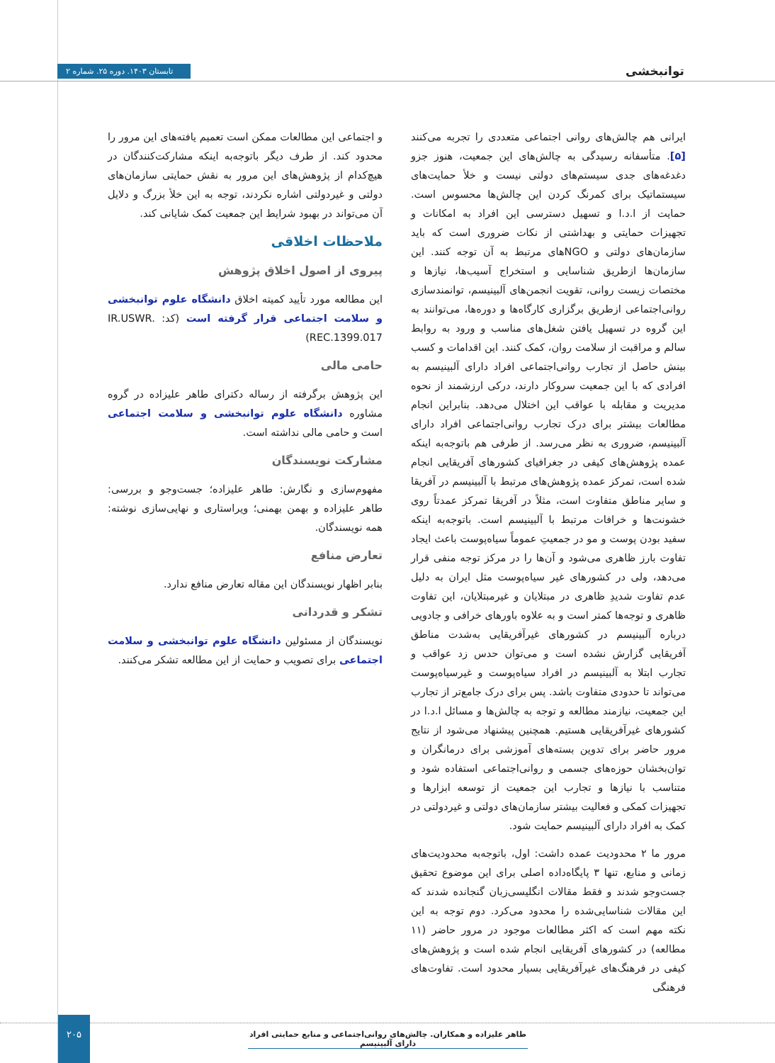توانبخشی تابستان ۱۴۰۳. دوره ۲۵. شماره ۲
ایرانی هم چالش‌های روانی اجتماعی متعددی را تجربه می‌کنند [۵]. متأسفانه رسیدگی به چالش‌های این جمعیت، هنوز جزو دغدغه‌های جدی سیستم‌های دولتی نیست و خلأ حمایت‌های سیستماتیک برای کمرنگ کردن این چالش‌ها محسوس است. حمایت از ا.د.ا و تسهیل دسترسی این افراد به امکانات و تجهیزات حمایتی و بهداشتی از نکات ضروری است که باید سازمان‌های دولتی و NGOهای مرتبط به آن توجه کنند. این سازمان‌ها ازطریق شناسایی و استخراج آسیب‌ها، نیازها و مختصات زیست روانی، تقویت انجمن‌های آلبینیسم، توانمندسازی روانی‌اجتماعی ازطریق برگزاری کارگاه‌ها و دوره‌ها، می‌توانند به این گروه در تسهیل یافتن شغل‌های مناسب و ورود به روابط سالم و مراقبت از سلامت روان، کمک کنند. این اقدامات و کسب بینش حاصل از تجارب روانی‌اجتماعی افراد دارای آلبینیسم به افرادی که با این جمعیت سروکار دارند، درکی ارزشمند از نحوه مدیریت و مقابله با عواقب این اختلال می‌دهد. بنابراین انجام مطالعات بیشتر برای درک تجارب روانی‌اجتماعی افراد دارای آلبینیسم، ضروری به نظر می‌رسد. از طرفی هم باتوجه‌به اینکه عمده پژوهش‌های کیفی در جغرافیای کشورهای آفریقایی انجام شده است، تمرکز عمده پژوهش‌های مرتبط با آلبینیسم در آفریقا و سایر مناطق متفاوت است، مثلاً در آفریقا تمرکز عمدتاً روی خشونت‌ها و خرافات مرتبط با آلبینیسم است. باتوجه‌به اینکه سفید بودن پوست و مو در جمعیتِ عموماً سیاه‌پوست باعث ایجاد تفاوت بارز ظاهری می‌شود و آن‌ها را در مرکز توجه منفی قرار می‌دهد، ولی در کشورهای غیر سیاه‌پوست مثل ایران به دلیل عدم تفاوت شدیدِ ظاهری در مبتلایان و غیرمبتلایان، این تفاوت ظاهری و توجه‌ها کمتر است و به علاوه باورهای خرافی و جادویی درباره آلبینیسم در کشورهای غیرآفریقایی به‌شدت مناطق آفریقایی گزارش نشده است و می‌توان حدس زد عواقب و تجارب ابتلا به آلبینیسم در افراد سیاه‌پوست و غیرسیاه‌پوست می‌تواند تا حدودی متفاوت باشد. پس برای درک جامع‌تر از تجارب این جمعیت، نیازمند مطالعه و توجه به چالش‌ها و مسائل ا.د.ا در کشورهای غیرآفریقایی هستیم. همچنین پیشنهاد می‌شود از نتایج مرور حاضر برای تدوین بسته‌های آموزشی برای درمانگران و توان‌بخشان حوزه‌های جسمی و روانی‌اجتماعی استفاده شود و متناسب با نیازها و تجارب این جمعیت از توسعه ابزارها و تجهیزات کمکی و فعالیت بیشتر سازمان‌های دولتی و غیردولتی در کمک به افراد دارای آلبینیسم حمایت شود.
مرور ما ۲ محدودیت عمده داشت: اول، باتوجه‌به محدودیت‌های زمانی و منابع، تنها ۳ پایگاه‌داده اصلی برای این موضوع تحقیق جست‌وجو شدند و فقط مقالات انگلیسی‌زبان گنجانده شدند که این مقالات شناسایی‌شده را محدود می‌کرد. دوم توجه به این نکته مهم است که اکثر مطالعات موجود در مرور حاضر (۱۱ مطالعه) در کشورهای آفریقایی انجام شده است و پژوهش‌های کیفی در فرهنگ‌های غیرآفریقایی بسیار محدود است. تفاوت‌های فرهنگی
و اجتماعی این مطالعات ممکن است تعمیم یافته‌های این مرور را محدود کند. از طرف دیگر باتوجه‌به اینکه مشارکت‌کنندگان در هیچ‌کدام از پژوهش‌های این مرور به نقش حمایتی سازمان‌های دولتی و غیردولتی اشاره نکردند، توجه به این خلأ بزرگ و دلایل آن می‌تواند در بهبود شرایط این جمعیت کمک شایانی کند.
ملاحظات اخلاقی
پیروی از اصول اخلاق پژوهش
این مطالعه مورد تأیید کمیته اخلاق دانشگاه علوم توانبخشی و سلامت اجتماعی قرار گرفته است (کد: IR.USWR. REC.1399.017)
حامی مالی
این پژوهش برگرفته از رساله دکترای طاهر علیزاده در گروه مشاوره دانشگاه علوم توانبخشی و سلامت اجتماعی است و حامی مالی نداشته است.
مشارکت نویسندگان
مفهوم‌سازی و نگارش: طاهر علیزاده؛ جست‌وجو و بررسی: طاهر علیزاده و بهمن بهمنی؛ ویراستاری و نهایی‌سازی نوشته: همه نویسندگان.
تعارض منافع
بنابر اظهار نویسندگان این مقاله تعارض منافع ندارد.
تشکر و قدردانی
نویسندگان از مسئولین دانشگاه علوم توانبخشی و سلامت اجتماعی برای تصویب و حمایت از این مطالعه تشکر می‌کنند.
۲۰۵
طاهر علیزاده و همکاران. چالش‌های روانی‌اجتماعی و منابع حمایتی افراد دارای آلبینیسم